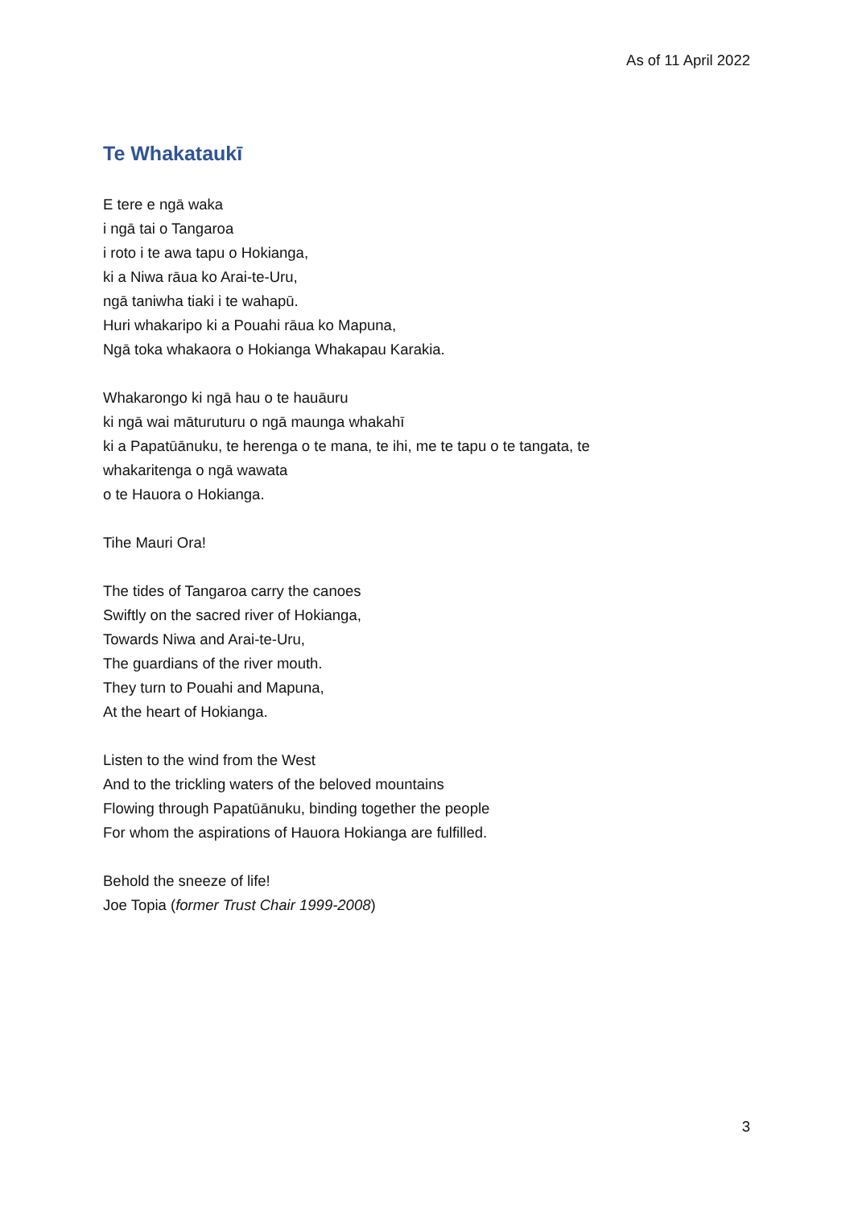As of 11 April 2022
Te Whakataukī
E tere e ngā waka
i ngā tai o Tangaroa
i roto i te awa tapu o Hokianga,
ki a Niwa rāua ko Arai-te-Uru,
ngā taniwha tiaki i te wahapū.
Huri whakaripo ki a Pouahi rāua ko Mapuna,
Ngā toka whakaora o Hokianga Whakapau Karakia.
Whakarongo ki ngā hau o te hauāuru
ki ngā wai māturuturu o ngā maunga whakahī
ki a Papatūānuku, te herenga o te mana, te ihi, me te tapu o te tangata, te whakaritenga o ngā wawata
o te Hauora o Hokianga.
Tihe Mauri Ora!
The tides of Tangaroa carry the canoes
Swiftly on the sacred river of Hokianga,
Towards Niwa and Arai-te-Uru,
The guardians of the river mouth.
They turn to Pouahi and Mapuna,
At the heart of Hokianga.
Listen to the wind from the West
And to the trickling waters of the beloved mountains
Flowing through Papatūānuku, binding together the people
For whom the aspirations of Hauora Hokianga are fulfilled.
Behold the sneeze of life!
Joe Topia (former Trust Chair 1999-2008)
3